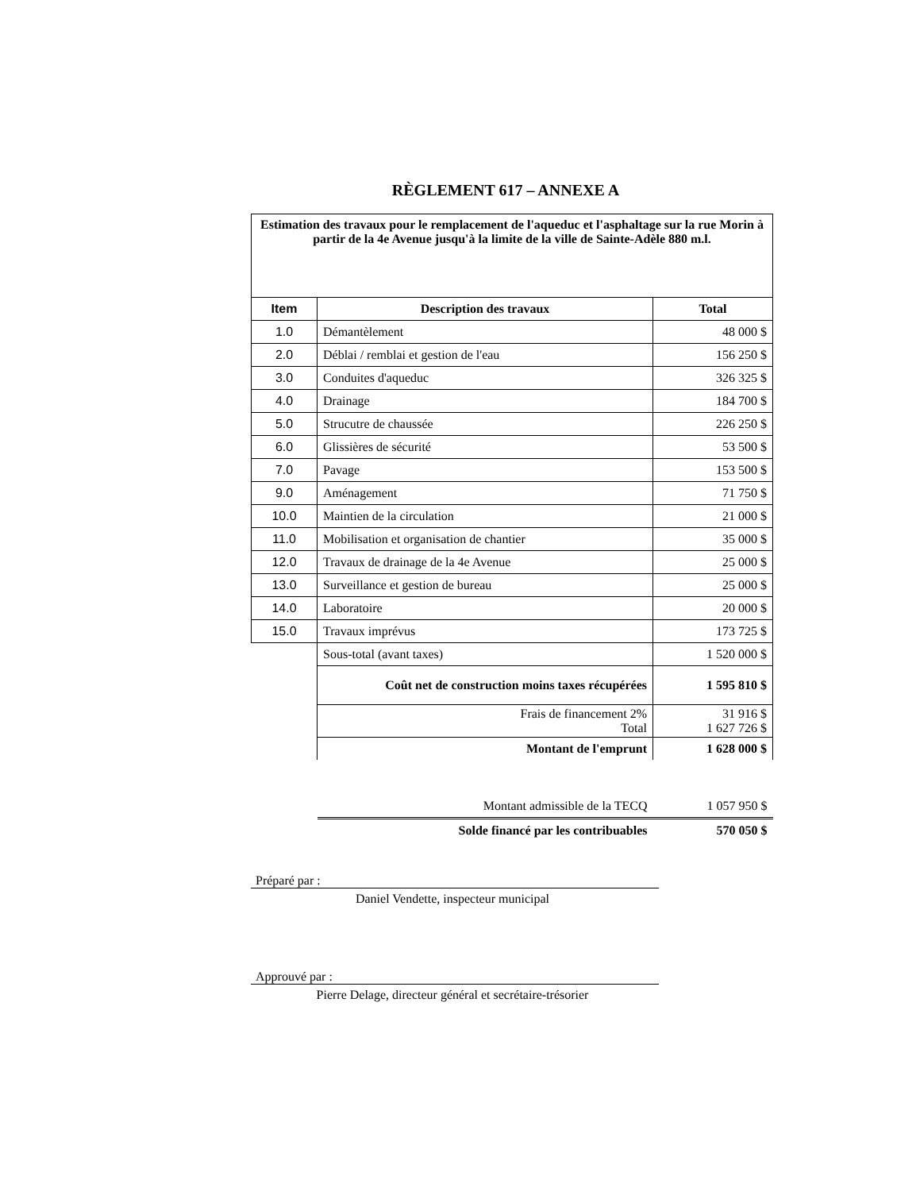RÈGLEMENT 617 – ANNEXE A
| Estimation des travaux pour le remplacement de l'aqueduc et l'asphaltage sur la rue Morin à partir de la 4e Avenue jusqu'à la limite de la ville de Sainte-Adèle 880 m.l. | | |
| Item | Description des travaux | Total |
| 1.0 | Démantèlement | 48 000 $ |
| 2.0 | Déblai / remblai et gestion de l'eau | 156 250 $ |
| 3.0 | Conduites d'aqueduc | 326 325 $ |
| 4.0 | Drainage | 184 700 $ |
| 5.0 | Strucutre de chaussée | 226 250 $ |
| 6.0 | Glissières de sécurité | 53 500 $ |
| 7.0 | Pavage | 153 500 $ |
| 9.0 | Aménagement | 71 750 $ |
| 10.0 | Maintien de la circulation | 21 000 $ |
| 11.0 | Mobilisation et organisation de chantier | 35 000 $ |
| 12.0 | Travaux de drainage de la 4e Avenue | 25 000 $ |
| 13.0 | Surveillance et gestion de bureau | 25 000 $ |
| 14.0 | Laboratoire | 20 000 $ |
| 15.0 | Travaux imprévus | 173 725 $ |
| | Sous-total (avant taxes) | 1 520 000 $ |
| | Coût net de construction moins taxes récupérées | 1 595 810 $ |
| | Frais de financement 2% Total | 31 916 $ 1 627 726 $ |
| | Montant de l'emprunt | 1 628 000 $ |
| | Montant admissible de la TECQ | 1 057 950 $ |
| | Solde financé par les contribuables | 570 050 $ |
Préparé par :
Daniel Vendette, inspecteur municipal
Approuvé par :
Pierre Delage, directeur général et secrétaire-trésorier